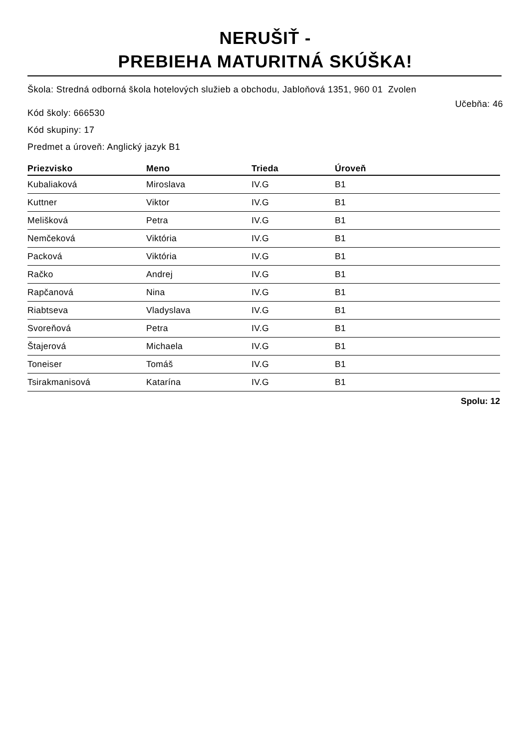NERUŠIŤ -
PREBIEHA MATURITNÁ SKÚŠKA!
Škola: Stredná odborná škola hotelových služieb a obchodu, Jabloňová 1351, 960 01 Zvolen
Kód školy: 666530
Učebňa: 46
Kód skupiny: 17
Predmet a úroveň: Anglický jazyk B1
| Priezvisko | Meno | Trieda | Úroveň |
| --- | --- | --- | --- |
| Kubaliaková | Miroslava | IV.G | B1 |
| Kuttner | Viktor | IV.G | B1 |
| Melišková | Petra | IV.G | B1 |
| Nemčeková | Viktória | IV.G | B1 |
| Packová | Viktória | IV.G | B1 |
| Račko | Andrej | IV.G | B1 |
| Rapčanová | Nina | IV.G | B1 |
| Riabtseva | Vladyslava | IV.G | B1 |
| Svoreňová | Petra | IV.G | B1 |
| Štajerová | Michaela | IV.G | B1 |
| Toneiser | Tomáš | IV.G | B1 |
| Tsirakmanisová | Katarína | IV.G | B1 |
Spolu: 12